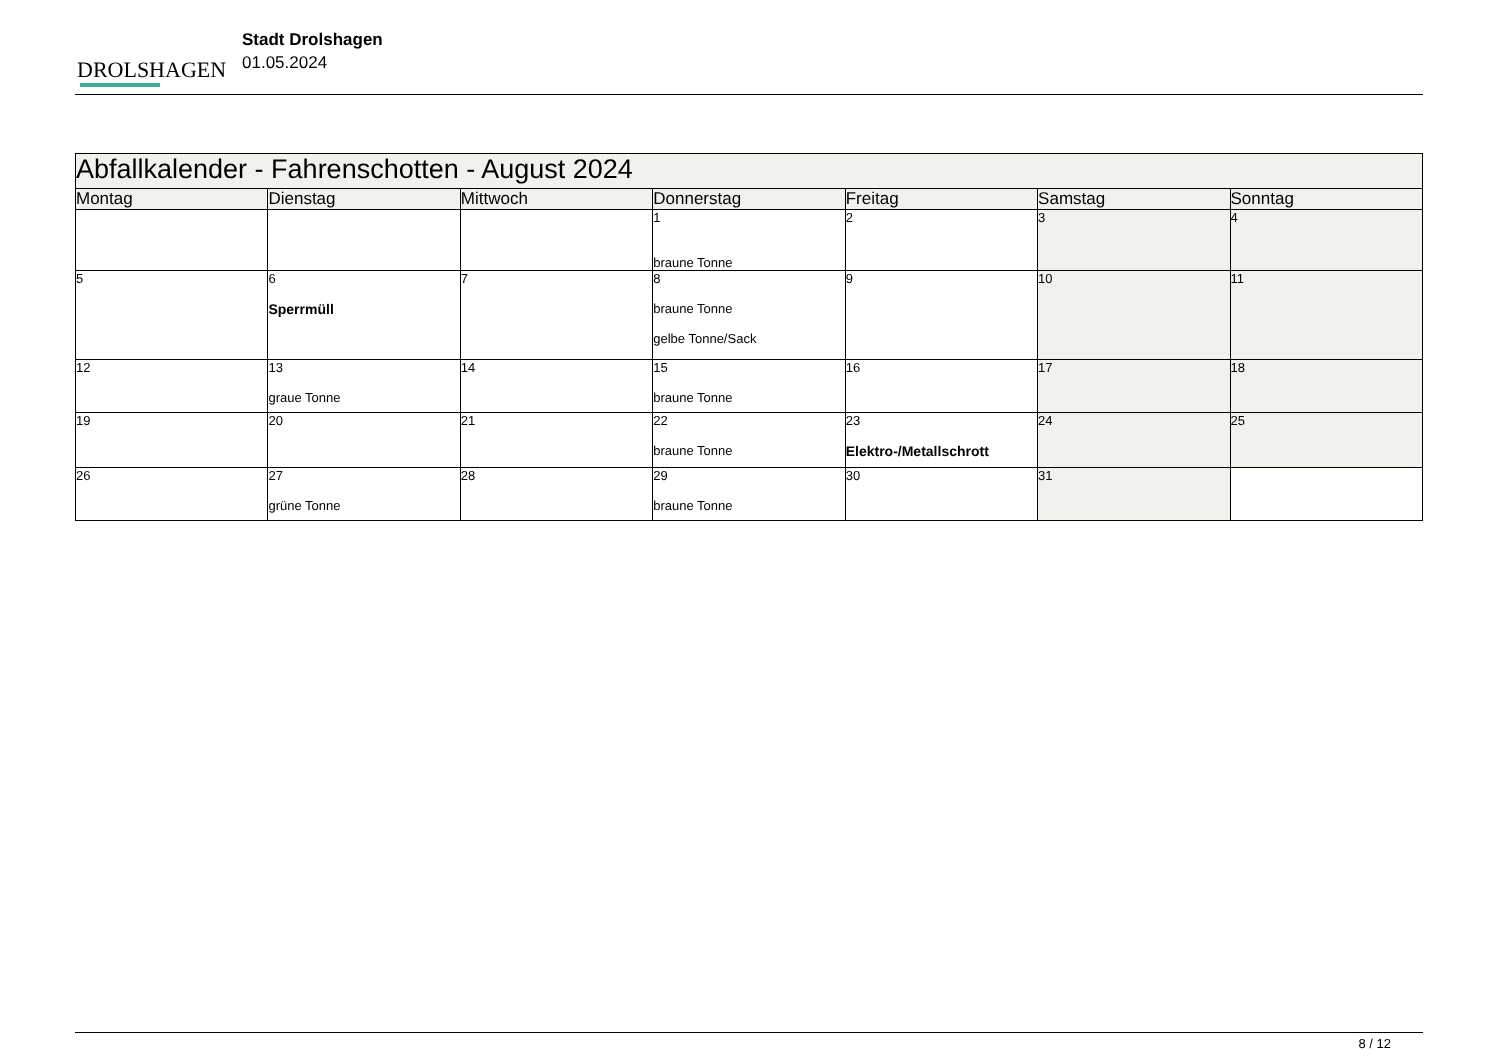DROLSHAGEN
Stadt Drolshagen
01.05.2024
| Abfallkalender - Fahrenschotten - August 2024 | | | | | | |
| Montag | Dienstag | Mittwoch | Donnerstag | Freitag | Samstag | Sonntag |
| | | | 1 braune Tonne | 2 | 3 | 4 |
| 5 | 6 Sperrmüll | 7 | 8 braune Tonne gelbe Tonne/Sack | 9 | 10 | 11 |
| 12 | 13 graue Tonne | 14 | 15 braune Tonne | 16 | 17 | 18 |
| 19 | 20 | 21 | 22 braune Tonne | 23 Elektro-/Metallschrott | 24 | 25 |
| 26 | 27 grüne Tonne | 28 | 29 braune Tonne | 30 | 31 | |
8 / 12